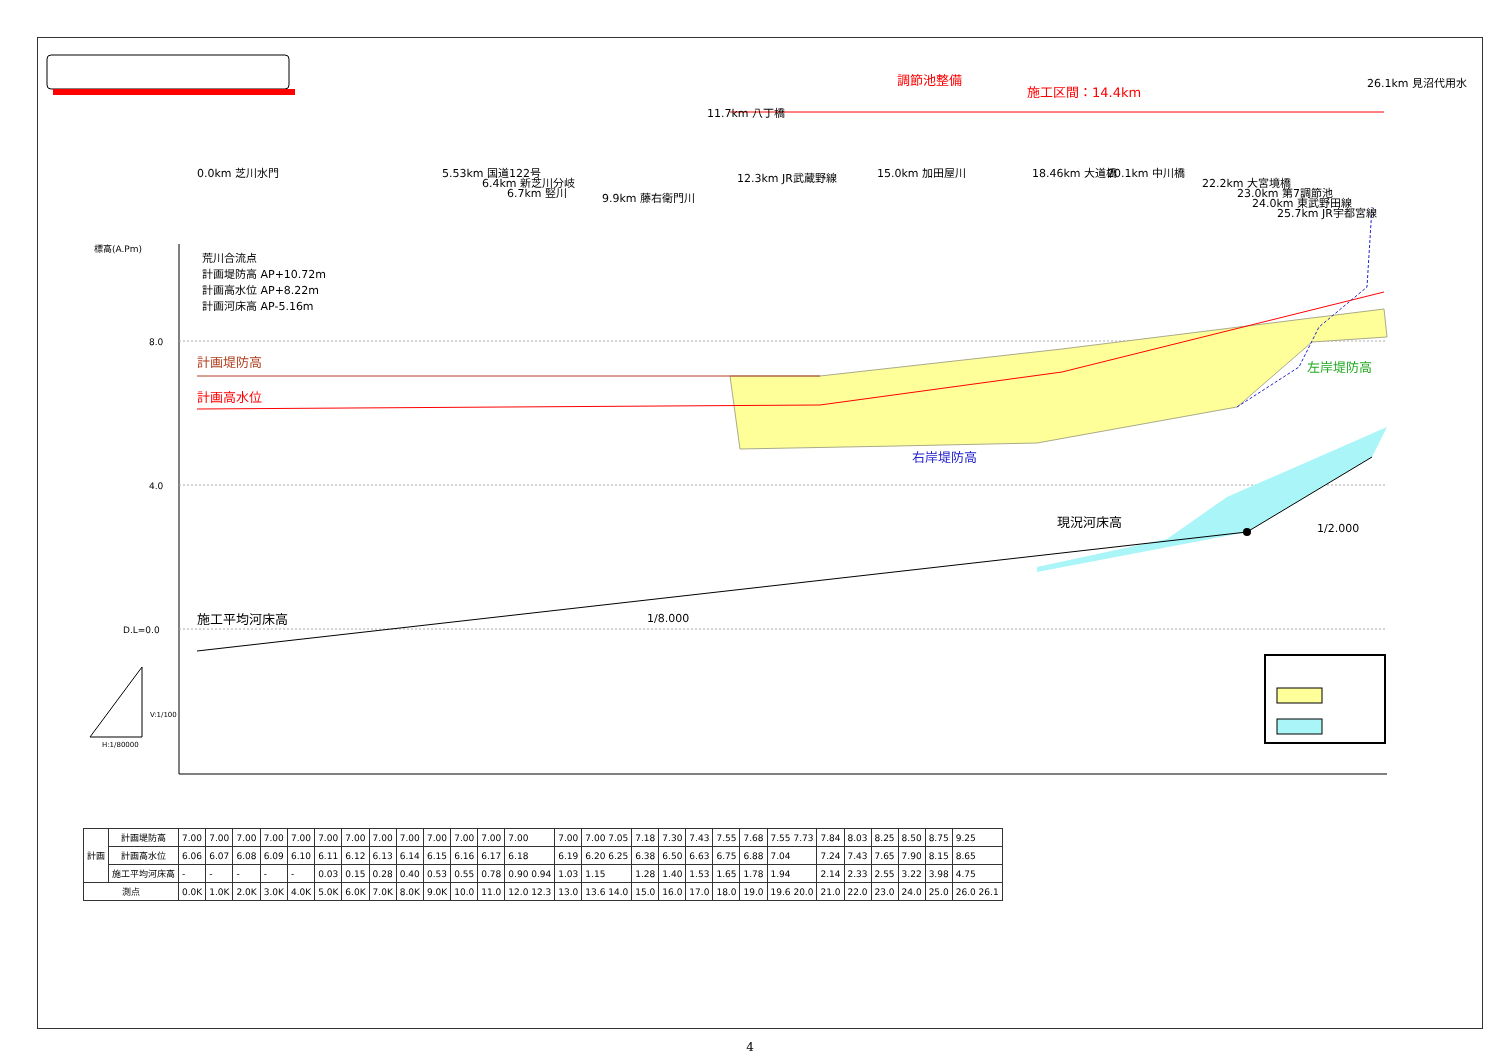計画堤防高
計画高水位
施工平均河床高
調節池整備
施工区間：14.4km
左岸堤防高
右岸堤防高
現況河床高
1/2.000
1/8.000
標高(A.Pm)
8.0
4.0
D.L=0.0
荒川合流点
計画堤防高 AP+10.72m
計画高水位 AP+8.22m
計画河床高 AP-5.16m
0.0km 芝川水門
5.53km 国道122号
6.4km 新芝川分岐
6.7km 竪川
9.9km 藤右衛門川
11.7km 八丁橋
12.3km JR武蔵野線
15.0km 加田屋川
18.46km 大道橋
20.1km 中川橋
22.2km 大宮境橋
23.0km 第7調節池
24.0km 東武野田線
25.7km JR宇都宮線
26.1km 見沼代用水
H:1/80000
V:1/100
| 計画 | 計画堤防高 | 7.00 | 7.00 | 7.00 | 7.00 | 7.00 | 7.00 | 7.00 | 7.00 | 7.00 | 7.00 | 7.00 | 7.00 | 7.00 | 7.00 | 7.00 7.05 | 7.18 | 7.30 | 7.43 | 7.55 | 7.68 | 7.55 7.73 | 7.84 | 8.03 | 8.25 | 8.50 | 8.75 | 9.25 |
| | 計画高水位 | 6.06 | 6.07 | 6.08 | 6.09 | 6.10 | 6.11 | 6.12 | 6.13 | 6.14 | 6.15 | 6.16 | 6.17 | 6.18 | 6.19 | 6.20 6.25 | 6.38 | 6.50 | 6.63 | 6.75 | 6.88 | 7.04 | 7.24 | 7.43 | 7.65 | 7.90 | 8.15 | 8.65 |
| | 施工平均河床高 | - | - | - | - | - | 0.03 | 0.15 | 0.28 | 0.40 | 0.53 | 0.55 | 0.78 | 0.90 0.94 | 1.03 | 1.15 | 1.28 | 1.40 | 1.53 | 1.65 | 1.78 | 1.94 | 2.14 | 2.33 | 2.55 | 3.22 | 3.98 | 4.75 |
| 測点 | | 0.0K | 1.0K | 2.0K | 3.0K | 4.0K | 5.0K | 6.0K | 7.0K | 8.0K | 9.0K | 10.0 | 11.0 | 12.0 12.3 | 13.0 | 13.6 14.0 | 15.0 | 16.0 | 17.0 | 18.0 | 19.0 | 19.6 20.0 | 21.0 | 22.0 | 23.0 | 24.0 | 25.0 | 26.0 26.1 |
4